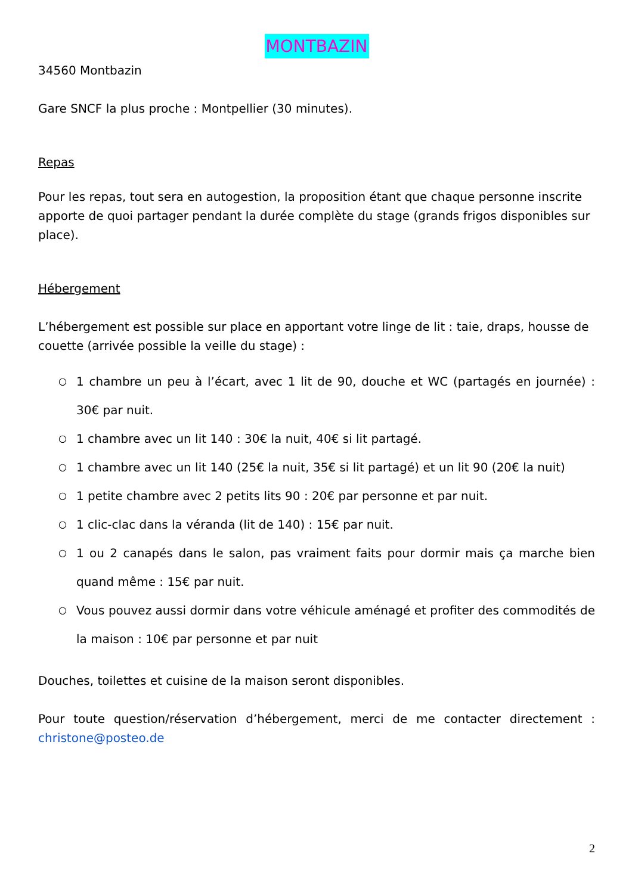MONTBAZIN
34560 Montbazin
Gare SNCF la plus proche : Montpellier (30 minutes).
Repas
Pour les repas, tout sera en autogestion, la proposition étant que chaque personne inscrite apporte de quoi partager pendant la durée complète du stage (grands frigos disponibles sur place).
Hébergement
L’hébergement est possible sur place en apportant votre linge de lit : taie, draps, housse de couette (arrivée possible la veille du stage) :
○ 1 chambre un peu à l’écart, avec 1 lit de 90, douche et WC (partagés en journée) : 30€ par nuit.
○ 1 chambre avec un lit 140 : 30€ la nuit, 40€ si lit partagé.
○ 1 chambre avec un lit 140 (25€ la nuit, 35€ si lit partagé) et un lit 90 (20€ la nuit)
○ 1 petite chambre avec 2 petits lits 90 : 20€ par personne et par nuit.
○ 1 clic-clac dans la véranda (lit de 140) : 15€ par nuit.
○ 1 ou 2 canapés dans le salon, pas vraiment faits pour dormir mais ça marche bien quand même : 15€ par nuit.
○ Vous pouvez aussi dormir dans votre véhicule aménagé et profiter des commodités de la maison : 10€ par personne et par nuit
Douches, toilettes et cuisine de la maison seront disponibles.
Pour toute question/réservation d’hébergement, merci de me contacter directement : christone@posteo.de
2